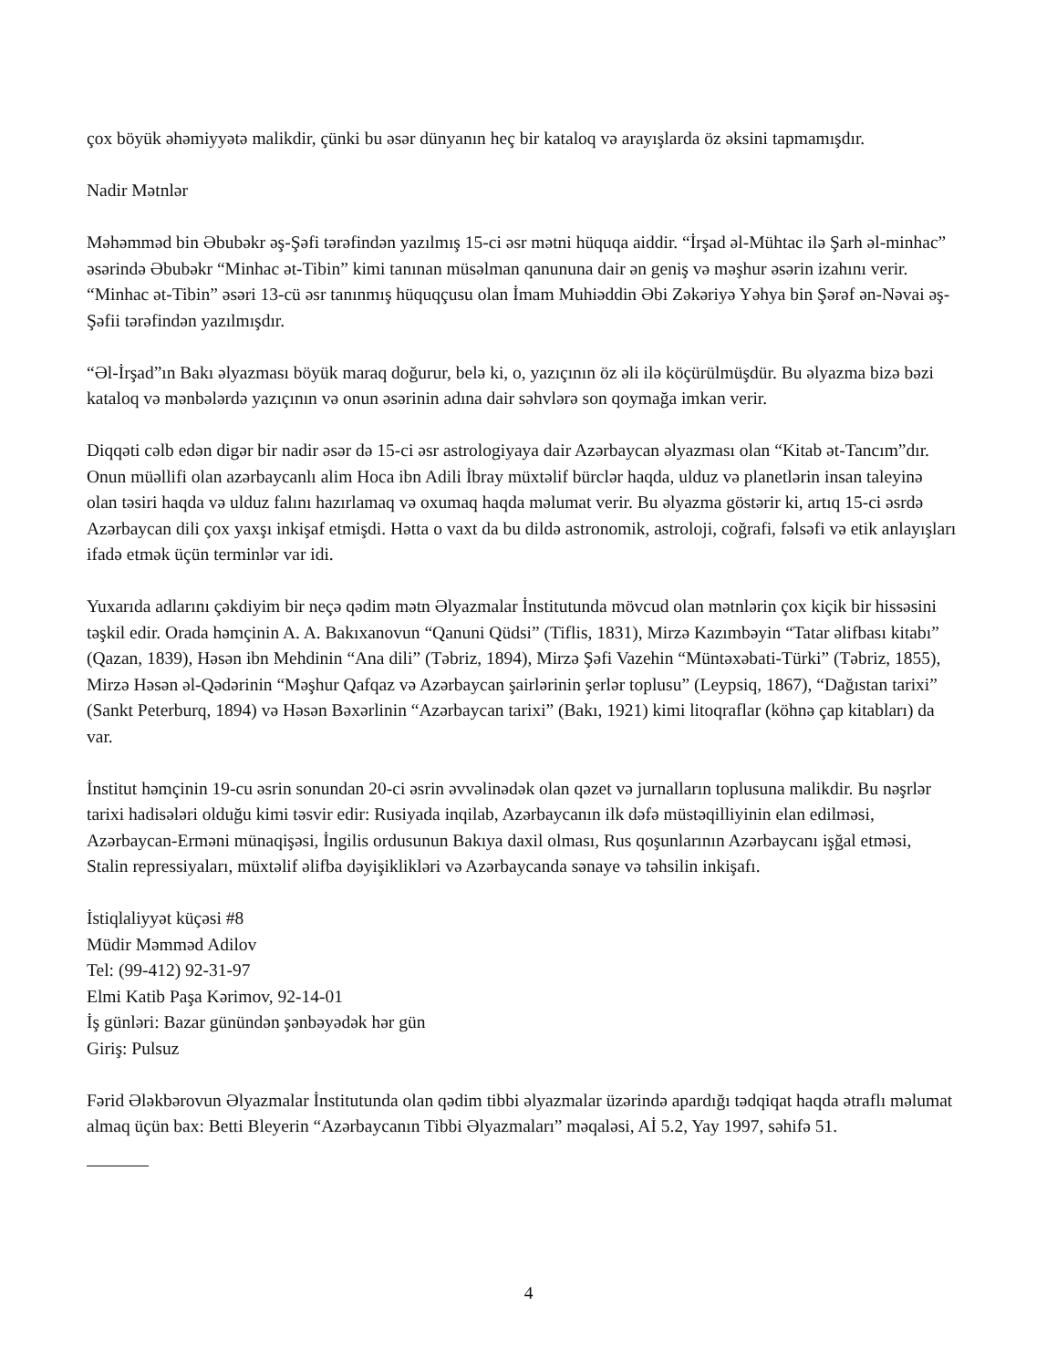çox böyük əhəmiyyətə malikdir, çünki bu əsər dünyanın heç bir kataloq və arayışlarda öz əksini tapmamışdır.
Nadir Mətnlər
Məhəmməd bin Əbubəkr əş-Şəfi tərəfindən yazılmış 15-ci əsr mətni hüquqa aiddir. “İrşad əl-Mühtac ilə Şarh əl-minhac” əsərində Əbubəkr “Minhac ət-Tibin” kimi tanınan müsəlman qanununa dair ən geniş və məşhur əsərin izahını verir. “Minhac ət-Tibin” əsəri 13-cü əsr tanınmış hüquqçusu olan İmam Muhiəddin Əbi Zəkəriyə Yəhya bin Şərəf ən-Nəvai əş-Şəfii tərəfindən yazılmışdır.
“Əl-İrşad”ın Bakı əlyazması böyük maraq doğurur, belə ki, o, yazıçının öz əli ilə köçürülmüşdür. Bu əlyazma bizə bəzi kataloq və mənbələrdə yazıçının və onun əsərinin adına dair səhvlərə son qoymağa imkan verir.
Diqqəti cəlb edən digər bir nadir əsər də 15-ci əsr astrologiyaya dair Azərbaycan əlyazması olan “Kitab ət-Tancım”dır. Onun müəllifi olan azərbaycanlı alim Hoca ibn Adili İbray müxtəlif bürclər haqda, ulduz və planetlərin insan taleyinə olan təsiri haqda və ulduz falını hazırlamaq və oxumaq haqda məlumat verir. Bu əlyazma göstərir ki, artıq 15-ci əsrdə Azərbaycan dili çox yaxşı inkişaf etmişdi. Hətta o vaxt da bu dildə astronomik, astroloji, coğrafi, fəlsəfi və etik anlayışları ifadə etmək üçün terminlər var idi.
Yuxarıda adlarını çəkdiyim bir neçə qədim mətn Əlyazmalar İnstitutunda mövcud olan mətnlərin çox kiçik bir hissəsini təşkil edir. Orada həmçinin A. A. Bakıxanovun “Qanuni Qüdsi” (Tiflis, 1831), Mirzə Kazımbəyin “Tatar əlifbası kitabı” (Qazan, 1839), Həsən ibn Mehdinin “Ana dili” (Təbriz, 1894), Mirzə Şəfi Vazehin “Müntəxəbati-Türki” (Təbriz, 1855), Mirzə Həsən əl-Qədərinin “Məşhur Qafqaz və Azərbaycan şairlərinin şerlər toplusu” (Leypsiq, 1867), “Dağıstan tarixi” (Sankt Peterburq, 1894) və Həsən Bəxərlinin “Azərbaycan tarixi” (Bakı, 1921) kimi litoqraflar (köhnə çap kitabları) da var.
İnstitut həmçinin 19-cu əsrin sonundan 20-ci əsrin əvvəlinədək olan qəzet və jurnalların toplusuna malikdir. Bu nəşrlər tarixi hadisələri olduğu kimi təsvir edir: Rusiyada inqilab, Azərbaycanın ilk dəfə müstəqilliyinin elan edilməsi, Azərbaycan-Erməni münaqişəsi, İngilis ordusunun Bakıya daxil olması, Rus qoşunlarının Azərbaycanı işğal etməsi, Stalin repressiyaları, müxtəlif əlifba dəyişiklikləri və Azərbaycanda sənaye və təhsilin inkişafı.
İstiqlaliyyət küçəsi #8
Müdir Məmməd Adilov
Tel: (99-412) 92-31-97
Elmi Katib Paşa Kərimov, 92-14-01
İş günləri: Bazar günündən şənbəyədək hər gün
Giriş: Pulsuz
Fərid Ələkbərovun Əlyazmalar İnstitutunda olan qədim tibbi əlyazmalar üzərində apardığı tədqiqat haqda ətraflı məlumat almaq üçün bax: Betti Bleyerin “Azərbaycanın Tibbi Əlyazmaları” məqaləsi, Aİ 5.2, Yay 1997, səhifə 51.
4